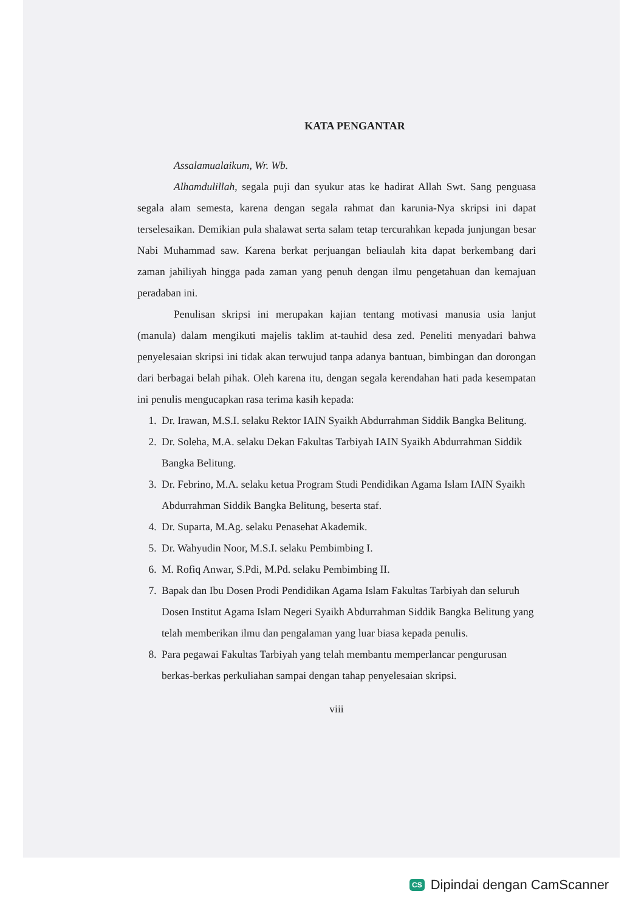KATA PENGANTAR
Assalamualaikum, Wr. Wb.
Alhamdulillah, segala puji dan syukur atas ke hadirat Allah Swt. Sang penguasa segala alam semesta, karena dengan segala rahmat dan karunia-Nya skripsi ini dapat terselesaikan. Demikian pula shalawat serta salam tetap tercurahkan kepada junjungan besar Nabi Muhammad saw. Karena berkat perjuangan beliaulah kita dapat berkembang dari zaman jahiliyah hingga pada zaman yang penuh dengan ilmu pengetahuan dan kemajuan peradaban ini.
Penulisan skripsi ini merupakan kajian tentang motivasi manusia usia lanjut (manula) dalam mengikuti majelis taklim at-tauhid desa zed. Peneliti menyadari bahwa penyelesaian skripsi ini tidak akan terwujud tanpa adanya bantuan, bimbingan dan dorongan dari berbagai belah pihak. Oleh karena itu, dengan segala kerendahan hati pada kesempatan ini penulis mengucapkan rasa terima kasih kepada:
1. Dr. Irawan, M.S.I. selaku Rektor IAIN Syaikh Abdurrahman Siddik Bangka Belitung.
2. Dr. Soleha, M.A. selaku Dekan Fakultas Tarbiyah IAIN Syaikh Abdurrahman Siddik Bangka Belitung.
3. Dr. Febrino, M.A. selaku ketua Program Studi Pendidikan Agama Islam IAIN Syaikh Abdurrahman Siddik Bangka Belitung, beserta staf.
4. Dr. Suparta, M.Ag. selaku Penasehat Akademik.
5. Dr. Wahyudin Noor, M.S.I. selaku Pembimbing I.
6. M. Rofiq Anwar, S.Pdi, M.Pd. selaku Pembimbing II.
7. Bapak dan Ibu Dosen Prodi Pendidikan Agama Islam Fakultas Tarbiyah dan seluruh Dosen Institut Agama Islam Negeri Syaikh Abdurrahman Siddik Bangka Belitung yang telah memberikan ilmu dan pengalaman yang luar biasa kepada penulis.
8. Para pegawai Fakultas Tarbiyah yang telah membantu memperlancar pengurusan berkas-berkas perkuliahan sampai dengan tahap penyelesaian skripsi.
viii
CS Dipindai dengan CamScanner